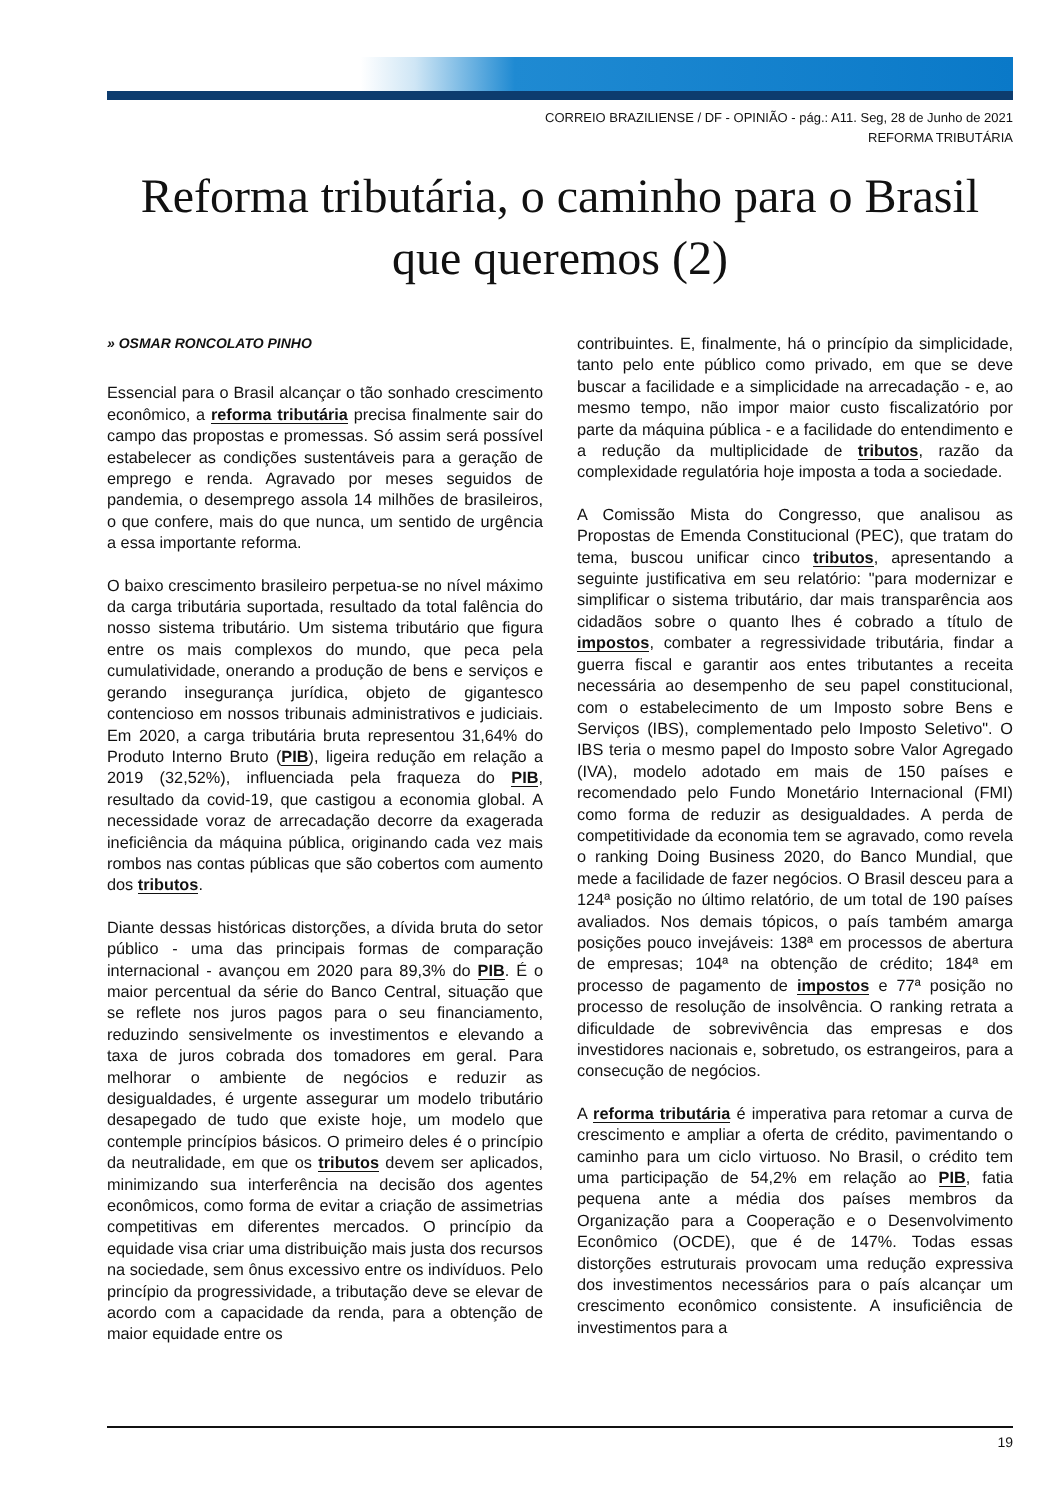CORREIO BRAZILIENSE / DF - OPINIÃO - pág.: A11. Seg, 28 de Junho de 2021
REFORMA TRIBUTÁRIA
Reforma tributária, o caminho para o Brasil que queremos (2)
» OSMAR RONCOLATO PINHO
Essencial para o Brasil alcançar o tão sonhado crescimento econômico, a reforma tributária precisa finalmente sair do campo das propostas e promessas. Só assim será possível estabelecer as condições sustentáveis para a geração de emprego e renda. Agravado por meses seguidos de pandemia, o desemprego assola 14 milhões de brasileiros, o que confere, mais do que nunca, um sentido de urgência a essa importante reforma.
O baixo crescimento brasileiro perpetua-se no nível máximo da carga tributária suportada, resultado da total falência do nosso sistema tributário. Um sistema tributário que figura entre os mais complexos do mundo, que peca pela cumulatividade, onerando a produção de bens e serviços e gerando insegurança jurídica, objeto de gigantesco contencioso em nossos tribunais administrativos e judiciais. Em 2020, a carga tributária bruta representou 31,64% do Produto Interno Bruto (PIB), ligeira redução em relação a 2019 (32,52%), influenciada pela fraqueza do PIB, resultado da covid-19, que castigou a economia global. A necessidade voraz de arrecadação decorre da exagerada ineficiência da máquina pública, originando cada vez mais rombos nas contas públicas que são cobertos com aumento dos tributos.
Diante dessas históricas distorções, a dívida bruta do setor público - uma das principais formas de comparação internacional - avançou em 2020 para 89,3% do PIB. É o maior percentual da série do Banco Central, situação que se reflete nos juros pagos para o seu financiamento, reduzindo sensivelmente os investimentos e elevando a taxa de juros cobrada dos tomadores em geral. Para melhorar o ambiente de negócios e reduzir as desigualdades, é urgente assegurar um modelo tributário desapegado de tudo que existe hoje, um modelo que contemple princípios básicos. O primeiro deles é o princípio da neutralidade, em que os tributos devem ser aplicados, minimizando sua interferência na decisão dos agentes econômicos, como forma de evitar a criação de assimetrias competitivas em diferentes mercados. O princípio da equidade visa criar uma distribuição mais justa dos recursos na sociedade, sem ônus excessivo entre os indivíduos. Pelo princípio da progressividade, a tributação deve se elevar de acordo com a capacidade da renda, para a obtenção de maior equidade entre os
contribuintes. E, finalmente, há o princípio da simplicidade, tanto pelo ente público como privado, em que se deve buscar a facilidade e a simplicidade na arrecadação - e, ao mesmo tempo, não impor maior custo fiscalizatório por parte da máquina pública - e a facilidade do entendimento e a redução da multiplicidade de tributos, razão da complexidade regulatória hoje imposta a toda a sociedade.
A Comissão Mista do Congresso, que analisou as Propostas de Emenda Constitucional (PEC), que tratam do tema, buscou unificar cinco tributos, apresentando a seguinte justificativa em seu relatório: "para modernizar e simplificar o sistema tributário, dar mais transparência aos cidadãos sobre o quanto lhes é cobrado a título de impostos, combater a regressividade tributária, findar a guerra fiscal e garantir aos entes tributantes a receita necessária ao desempenho de seu papel constitucional, com o estabelecimento de um Imposto sobre Bens e Serviços (IBS), complementado pelo Imposto Seletivo". O IBS teria o mesmo papel do Imposto sobre Valor Agregado (IVA), modelo adotado em mais de 150 países e recomendado pelo Fundo Monetário Internacional (FMI) como forma de reduzir as desigualdades. A perda de competitividade da economia tem se agravado, como revela o ranking Doing Business 2020, do Banco Mundial, que mede a facilidade de fazer negócios. O Brasil desceu para a 124ª posição no último relatório, de um total de 190 países avaliados. Nos demais tópicos, o país também amarga posições pouco invejáveis: 138ª em processos de abertura de empresas; 104ª na obtenção de crédito; 184ª em processo de pagamento de impostos e 77ª posição no processo de resolução de insolvência. O ranking retrata a dificuldade de sobrevivência das empresas e dos investidores nacionais e, sobretudo, os estrangeiros, para a consecução de negócios.
A reforma tributária é imperativa para retomar a curva de crescimento e ampliar a oferta de crédito, pavimentando o caminho para um ciclo virtuoso. No Brasil, o crédito tem uma participação de 54,2% em relação ao PIB, fatia pequena ante a média dos países membros da Organização para a Cooperação e o Desenvolvimento Econômico (OCDE), que é de 147%. Todas essas distorções estruturais provocam uma redução expressiva dos investimentos necessários para o país alcançar um crescimento econômico consistente. A insuficiência de investimentos para a
19